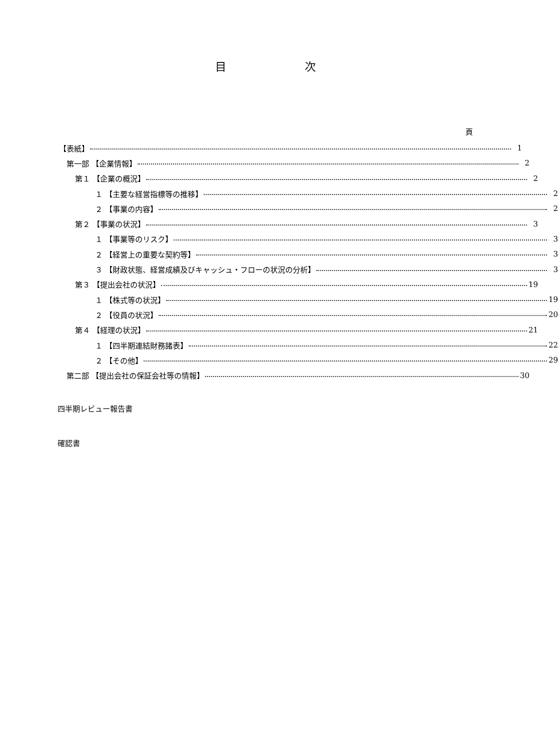目 次
頁
【表紙】 1
第一部 【企業情報】 2
第１ 【企業の概況】 2
１ 【主要な経営指標等の推移】 2
２ 【事業の内容】 2
第２ 【事業の状況】 3
１ 【事業等のリスク】 3
２ 【経営上の重要な契約等】 3
３ 【財政状態、経営成績及びキャッシュ・フローの状況の分析】 3
第３ 【提出会社の状況】 19
１ 【株式等の状況】 19
２ 【役員の状況】 20
第４ 【経理の状況】 21
１ 【四半期連結財務諸表】 22
２ 【その他】 29
第二部 【提出会社の保証会社等の情報】 30
四半期レビュー報告書
確認書